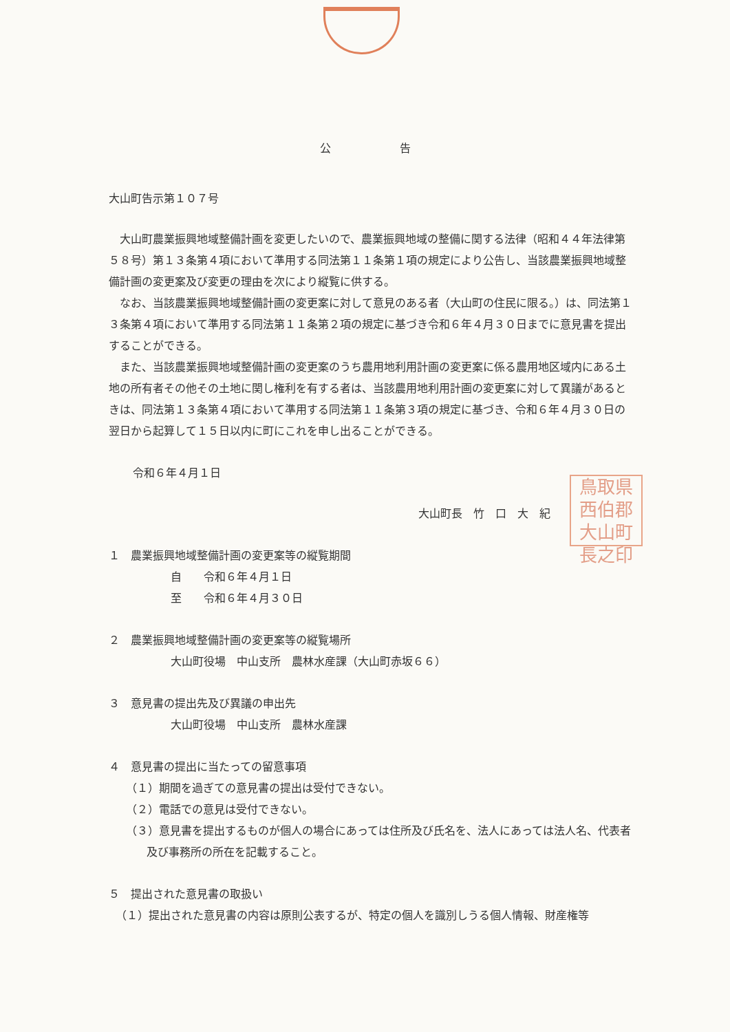公告
大山町告示第１０７号
大山町農業振興地域整備計画を変更したいので、農業振興地域の整備に関する法律（昭和４４年法律第５８号）第１３条第４項において準用する同法第１１条第１項の規定により公告し、当該農業振興地域整備計画の変更案及び変更の理由を次により縦覧に供する。
なお、当該農業振興地域整備計画の変更案に対して意見のある者（大山町の住民に限る。）は、同法第１３条第４項において準用する同法第１１条第２項の規定に基づき令和６年４月３０日までに意見書を提出することができる。
また、当該農業振興地域整備計画の変更案のうち農用地利用計画の変更案に係る農用地区域内にある土地の所有者その他その土地に関し権利を有する者は、当該農用地利用計画の変更案に対して異議があるときは、同法第１３条第４項において準用する同法第１１条第３項の規定に基づき、令和６年４月３０日の翌日から起算して１５日以内に町にこれを申し出ることができる。
令和６年４月１日
大山町長　竹　口　大　紀
鳥取県西伯郡大山町長之印
１　農業振興地域整備計画の変更案等の縦覧期間
自　　令和６年４月１日
至　　令和６年４月３０日
２　農業振興地域整備計画の変更案等の縦覧場所
大山町役場　中山支所　農林水産課（大山町赤坂６６）
３　意見書の提出先及び異議の申出先
大山町役場　中山支所　農林水産課
４　意見書の提出に当たっての留意事項
（１）期間を過ぎての意見書の提出は受付できない。
（２）電話での意見は受付できない。
（３）意見書を提出するものが個人の場合にあっては住所及び氏名を、法人にあっては法人名、代表者及び事務所の所在を記載すること。
５　提出された意見書の取扱い
（１）提出された意見書の内容は原則公表するが、特定の個人を識別しうる個人情報、財産権等